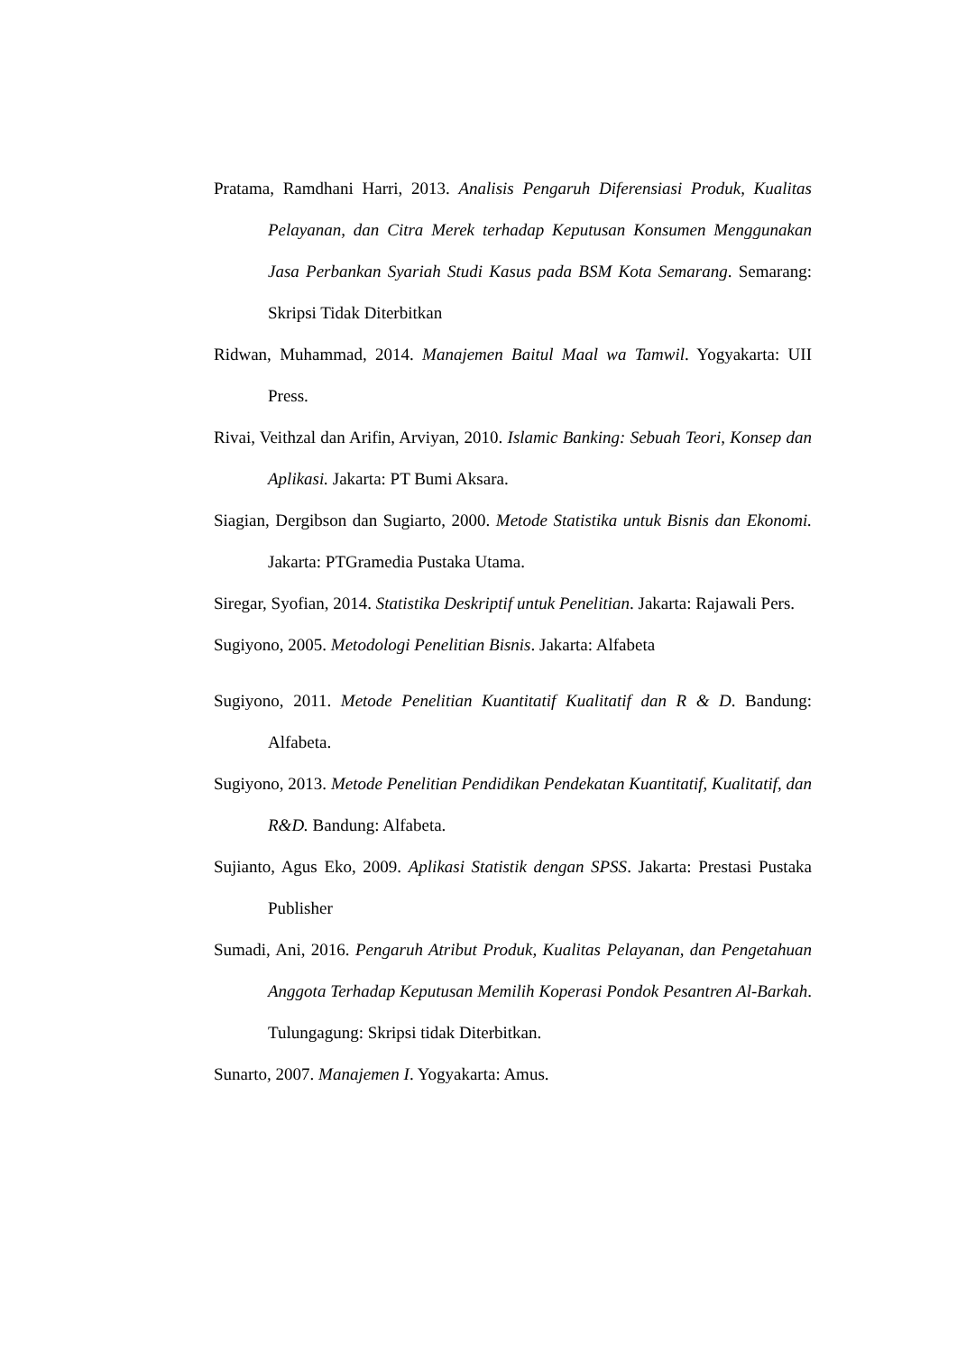Pratama, Ramdhani Harri, 2013. Analisis Pengaruh Diferensiasi Produk, Kualitas Pelayanan, dan Citra Merek terhadap Keputusan Konsumen Menggunakan Jasa Perbankan Syariah Studi Kasus pada BSM Kota Semarang. Semarang: Skripsi Tidak Diterbitkan
Ridwan, Muhammad, 2014. Manajemen Baitul Maal wa Tamwil. Yogyakarta: UII Press.
Rivai, Veithzal dan Arifin, Arviyan, 2010. Islamic Banking: Sebuah Teori, Konsep dan Aplikasi. Jakarta: PT Bumi Aksara.
Siagian, Dergibson dan Sugiarto, 2000. Metode Statistika untuk Bisnis dan Ekonomi. Jakarta: PTGramedia Pustaka Utama.
Siregar, Syofian, 2014. Statistika Deskriptif untuk Penelitian. Jakarta: Rajawali Pers.
Sugiyono, 2005. Metodologi Penelitian Bisnis. Jakarta: Alfabeta
Sugiyono, 2011. Metode Penelitian Kuantitatif Kualitatif dan R & D. Bandung: Alfabeta.
Sugiyono, 2013. Metode Penelitian Pendidikan Pendekatan Kuantitatif, Kualitatif, dan R&D. Bandung: Alfabeta.
Sujianto, Agus Eko, 2009. Aplikasi Statistik dengan SPSS. Jakarta: Prestasi Pustaka Publisher
Sumadi, Ani, 2016. Pengaruh Atribut Produk, Kualitas Pelayanan, dan Pengetahuan Anggota Terhadap Keputusan Memilih Koperasi Pondok Pesantren Al-Barkah. Tulungagung: Skripsi tidak Diterbitkan.
Sunarto, 2007. Manajemen I. Yogyakarta: Amus.